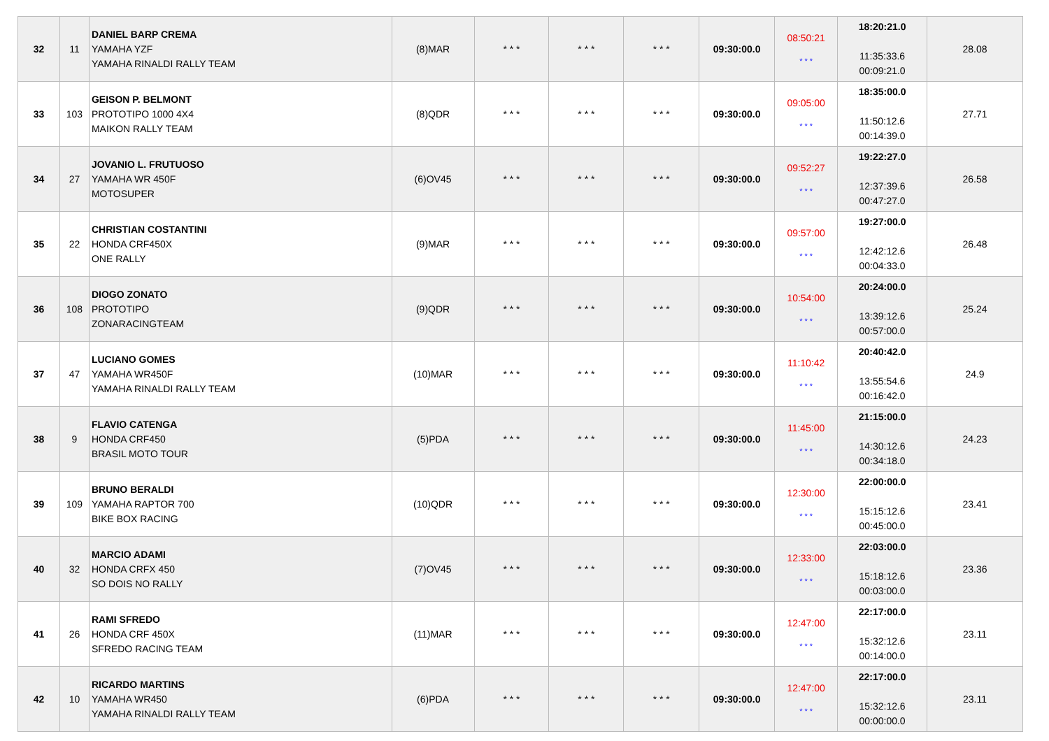| 32 | 11 | DANIEL BARP CREMA YAMAHA YZF YAMAHA RINALDI RALLY TEAM | (8)MAR | * * * | * * * | * * * | 09:30:00.0 | 08:50:21 * * * | 18:20:21.0 11:35:33.6 00:09:21.0 | 28.08 |
| 33 | 103 | GEISON P. BELMONT PROTOTIPO 1000 4X4 MAIKON RALLY TEAM | (8)QDR | * * * | * * * | * * * | 09:30:00.0 | 09:05:00 * * * | 18:35:00.0 11:50:12.6 00:14:39.0 | 27.71 |
| 34 | 27 | JOVANIO L. FRUTUOSO YAMAHA WR 450F MOTOSUPER | (6)OV45 | * * * | * * * | * * * | 09:30:00.0 | 09:52:27 * * * | 19:22:27.0 12:37:39.6 00:47:27.0 | 26.58 |
| 35 | 22 | CHRISTIAN COSTANTINI HONDA CRF450X ONE RALLY | (9)MAR | * * * | * * * | * * * | 09:30:00.0 | 09:57:00 * * * | 19:27:00.0 12:42:12.6 00:04:33.0 | 26.48 |
| 36 | 108 | DIOGO ZONATO PROTOTIPO ZONARACINGTEAM | (9)QDR | * * * | * * * | * * * | 09:30:00.0 | 10:54:00 * * * | 20:24:00.0 13:39:12.6 00:57:00.0 | 25.24 |
| 37 | 47 | LUCIANO GOMES YAMAHA WR450F YAMAHA RINALDI RALLY TEAM | (10)MAR | * * * | * * * | * * * | 09:30:00.0 | 11:10:42 * * * | 20:40:42.0 13:55:54.6 00:16:42.0 | 24.9 |
| 38 | 9 | FLAVIO CATENGA HONDA CRF450 BRASIL MOTO TOUR | (5)PDA | * * * | * * * | * * * | 09:30:00.0 | 11:45:00 * * * | 21:15:00.0 14:30:12.6 00:34:18.0 | 24.23 |
| 39 | 109 | BRUNO BERALDI YAMAHA RAPTOR 700 BIKE BOX RACING | (10)QDR | * * * | * * * | * * * | 09:30:00.0 | 12:30:00 * * * | 22:00:00.0 15:15:12.6 00:45:00.0 | 23.41 |
| 40 | 32 | MARCIO ADAMI HONDA CRFX 450 SO DOIS NO RALLY | (7)OV45 | * * * | * * * | * * * | 09:30:00.0 | 12:33:00 * * * | 22:03:00.0 15:18:12.6 00:03:00.0 | 23.36 |
| 41 | 26 | RAMI SFREDO HONDA CRF 450X SFREDO RACING TEAM | (11)MAR | * * * | * * * | * * * | 09:30:00.0 | 12:47:00 * * * | 22:17:00.0 15:32:12.6 00:14:00.0 | 23.11 |
| 42 | 10 | RICARDO MARTINS YAMAHA WR450 YAMAHA RINALDI RALLY TEAM | (6)PDA | * * * | * * * | * * * | 09:30:00.0 | 12:47:00 * * * | 22:17:00.0 15:32:12.6 00:00:00.0 | 23.11 |